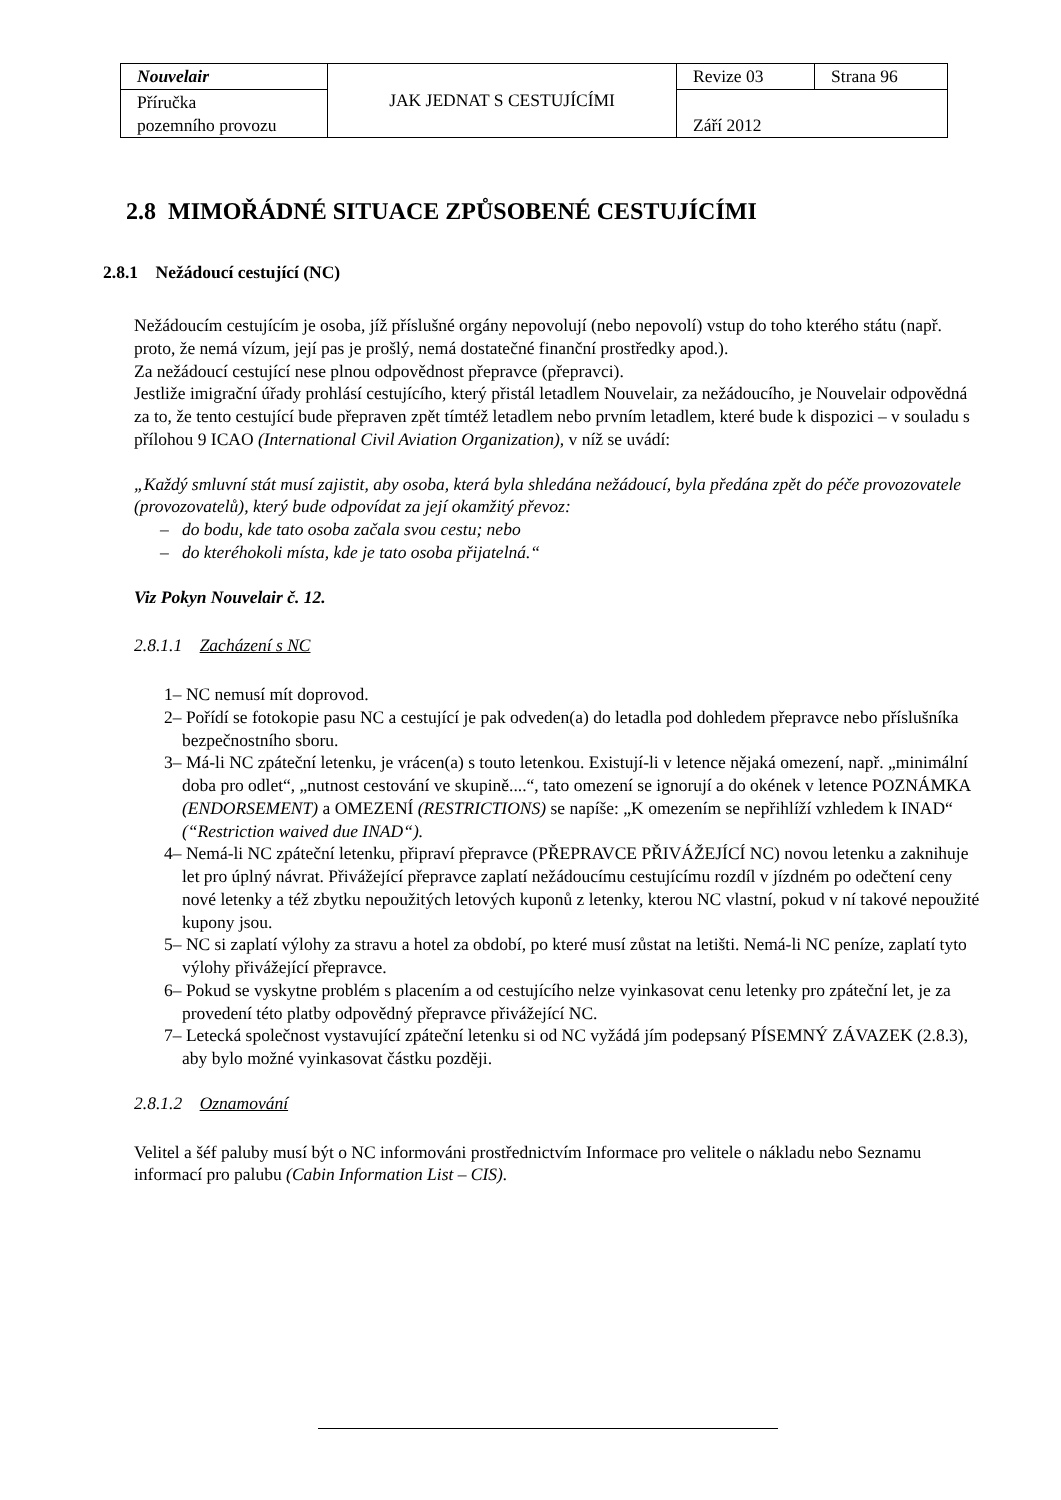| Nouvelair | JAK JEDNAT S CESTUJÍCÍMI | Revize 03 | Strana 96 |
| Příručka pozemního provozu | | Září 2012 | |
2.8 MIMOŘÁDNÉ SITUACE ZPŮSOBENÉ CESTUJÍCÍMI
2.8.1 Nežádoucí cestující (NC)
Nežádoucím cestujícím je osoba, jíž příslušné orgány nepovolují (nebo nepovolí) vstup do toho kterého státu (např. proto, že nemá vízum, její pas je prošlý, nemá dostatečné finanční prostředky apod.).
Za nežádoucí cestující nese plnou odpovědnost přepravce (přepravci).
Jestliže imigrační úřady prohlásí cestujícího, který přistál letadlem Nouvelair, za nežádoucího, je Nouvelair odpovědná za to, že tento cestující bude přepraven zpět tímtéž letadlem nebo prvním letadlem, které bude k dispozici – v souladu s přílohou 9 ICAO (International Civil Aviation Organization), v níž se uvádí:
„Každý smluvní stát musí zajistit, aby osoba, která byla shledána nežádoucí, byla předána zpět do péče provozovatele (provozovatelů), který bude odpovídat za její okamžitý převoz:
– do bodu, kde tato osoba začala svou cestu; nebo
– do kteréhokoli místa, kde je tato osoba přijatelná.“
Viz Pokyn Nouvelair č. 12.
2.8.1.1 Zacházení s NC
1– NC nemusí mít doprovod.
2– Pořídí se fotokopie pasu NC a cestující je pak odveden(a) do letadla pod dohledem přepravce nebo příslušníka bezpečnostního sboru.
3– Má-li NC zpáteční letenku, je vrácen(a) s touto letenkou. Existují-li v letence nějaká omezení, např. „minimální doba pro odlet“, „nutnost cestování ve skupině....“, tato omezení se ignorují a do okének v letence POZNÁMKA (ENDORSEMENT) a OMEZENÍ (RESTRICTIONS) se napíše: „K omezením se nepřihlíží vzhledem k INAD“ (“Restriction waived due INAD“).
4– Nemá-li NC zpáteční letenku, připraví přepravce (PŘEPRAVCE PŘIVÁŽEJÍCÍ NC) novou letenku a zaknihuje let pro úplný návrat. Přivážející přepravce zaplatí nežádoucímu cestujícímu rozdíl v jízdném po odečtení ceny nové letenky a též zbytku nepoužitých letových kuponů z letenky, kterou NC vlastní, pokud v ní takové nepoužité kupony jsou.
5– NC si zaplatí výlohy za stravu a hotel za období, po které musí zůstat na letišti. Nemá-li NC peníze, zaplatí tyto výlohy přivážející přepravce.
6– Pokud se vyskytne problém s placením a od cestujícího nelze vyinkasovat cenu letenky pro zpáteční let, je za provedení této platby odpovědný přepravce přivážející NC.
7– Letecká společnost vystavující zpáteční letenku si od NC vyžádá jím podepsaný PÍSEMNÝ ZÁVAZEK (2.8.3), aby bylo možné vyinkasovat částku později.
2.8.1.2 Oznamování
Velitel a šéf paluby musí být o NC informováni prostřednictvím Informace pro velitele o nákladu nebo Seznamu informací pro palubu (Cabin Information List – CIS).